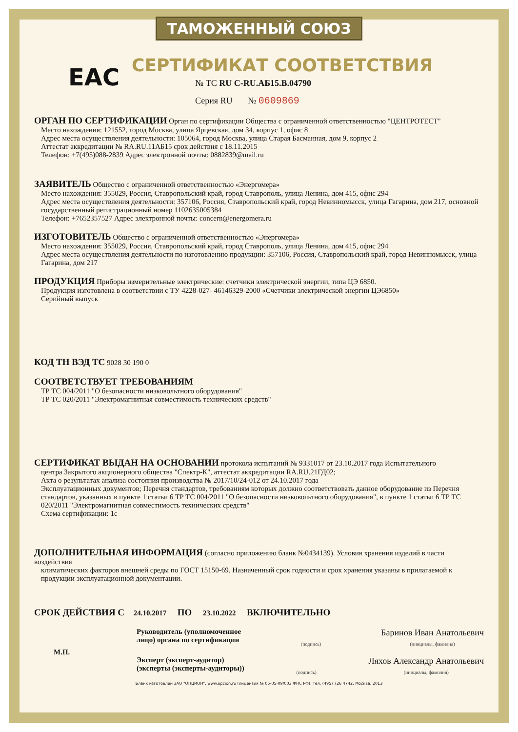ТАМОЖЕННЫЙ СОЮЗ
EAC
СЕРТИФИКАТ СООТВЕТСТВИЯ
№ ТС RU C-RU.АБ15.В.04790
Серия RU № 0609869
ОРГАН ПО СЕРТИФИКАЦИИ Орган по сертификации Общества с ограниченной ответственностью "ЦЕНТРОТЕСТ"
Место нахождения: 121552, город Москва, улица Ярцевская, дом 34, корпус 1, офис 8
Адрес места осуществления деятельности: 105064, город Москва, улица Старая Басманная, дом 9, корпус 2
Аттестат аккредитации № RA.RU.11АБ15 срок действия с 18.11.2015
Телефон: +7(495)088-2839 Адрес электронной почты: 0882839@mail.ru
ЗАЯВИТЕЛЬ Общество с ограниченной ответственностью «Энергомера»
Место нахождения: 355029, Россия, Ставропольский край, город Ставрополь, улица Ленина, дом 415, офис 294
Адрес места осуществления деятельности: 357106, Россия, Ставропольский край, город Невинномысск, улица Гагарина, дом 217, основной государственный регистрационный номер 1102635005384
Телефон: +7652357527 Адрес электронной почты: concern@energomera.ru
ИЗГОТОВИТЕЛЬ Общество с ограниченной ответственностью «Энергомера»
Место нахождения: 355029, Россия, Ставропольский край, город Ставрополь, улица Ленина, дом 415, офис 294
Адрес места осуществления деятельности по изготовлению продукции: 357106, Россия, Ставропольский край, город Невинномысск, улица Гагарина, дом 217
ПРОДУКЦИЯ Приборы измерительные электрические: счетчики электрической энергии, типа ЦЭ 6850.
Продукция изготовлена в соответствии с ТУ 4228-027- 46146329-2000 «Счетчики электрической энергии ЦЭ6850»
Серийный выпуск
КОД ТН ВЭД ТС 9028 30 190 0
СООТВЕТСТВУЕТ ТРЕБОВАНИЯМ
ТР ТС 004/2011 "О безопасности низковольтного оборудования"
ТР ТС 020/2011 "Электромагнитная совместимость технических средств"
СЕРТИФИКАТ ВЫДАН НА ОСНОВАНИИ протокола испытаний № 9331017 от 23.10.2017 года Испытательного
центра Закрытого акционерного общества "Спектр-К", аттестат аккредитации RA.RU.21ГД02;
Акта о результатах анализа состояния производства № 2017/10/24-012 от 24.10.2017 года
Эксплуатационных документов; Перечня стандартов, требованиям которых должно соответствовать данное оборудование из Перечня стандартов, указанных в пункте 1 статьи 6 ТР ТС 004/2011 "О безопасности низковольтного оборудования", в пункте 1 статьи 6 ТР ТС 020/2011 "Электромагнитная совместимость технических средств"
Схема сертификации: 1с
ДОПОЛНИТЕЛЬНАЯ ИНФОРМАЦИЯ (согласно приложению бланк №0434139). Условия хранения изделий в части воздействия
климатических факторов внешней среды по ГОСТ 15150-69. Назначенный срок годности и срок хранения указаны в прилагаемой к продукции эксплуатационной документации.
СРОК ДЕЙСТВИЯ С 24.10.2017 ПО 23.10.2022 ВКЛЮЧИТЕЛЬНО
М.П.
Руководитель (уполномоченное
лицо) органа по сертификации
(подпись)
Баринов Иван Анатольевич
(инициалы, фамилия)
Эксперт (эксперт-аудитор)
(эксперты (эксперты-аудиторы))
(подпись)
Ляхов Александр Анатольевич
(инициалы, фамилия)
Бланк изготовлен ЗАО "ОПЦИОН", www.opcion.ru (лицензия № 05-05-09/003 ФНС РФ), тел. (495) 726 4742, Москва, 2013